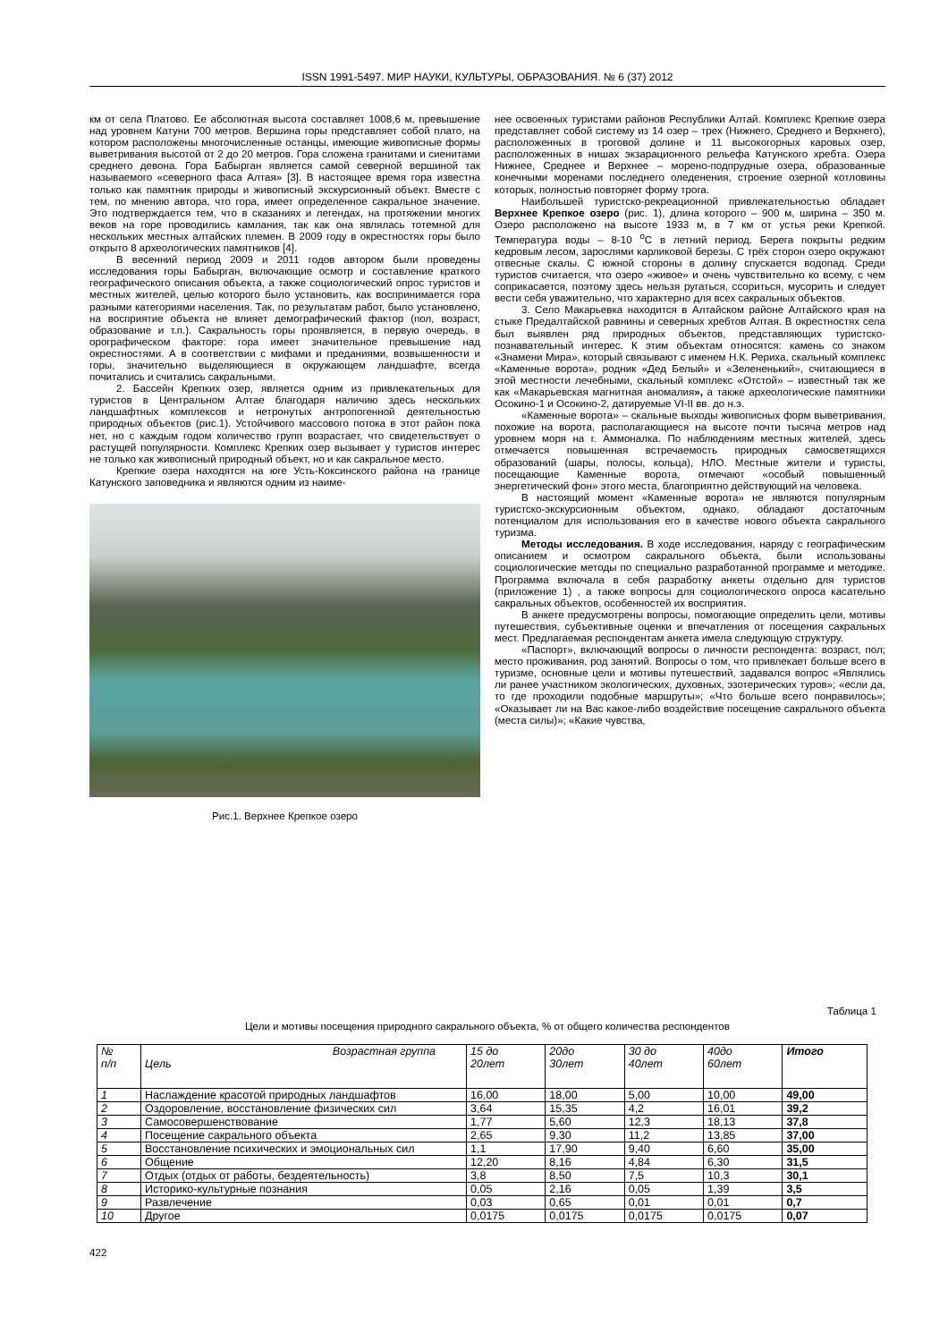ISSN 1991-5497. МИР НАУКИ, КУЛЬТУРЫ, ОБРАЗОВАНИЯ. № 6 (37) 2012
км от села Платово. Ее абсолютная высота составляет 1008,6 м, превышение над уровнем Катуни 700 метров. Вершина горы представляет собой плато, на котором расположены многочисленные останцы, имеющие живописные формы выветривания высотой от 2 до 20 метров. Гора сложена гранитами и сиенитами среднего девона. Гора Бабырган является самой северной вершиной так называемого «северного фаса Алтая» [3]. В настоящее время гора известна только как памятник природы и живописный экскурсионный объект. Вместе с тем, по мнению автора, что гора, имеет определенное сакральное значение. Это подтверждается тем, что в сказаниях и легендах, на протяжении многих веков на горе проводились камлания, так как она являлась тотемной для нескольких местных алтайских племен. В 2009 году в окрестностях горы было открыто 8 археологических памятников [4].
В весенний период 2009 и 2011 годов автором были проведены исследования горы Бабырган, включающие осмотр и составление краткого географического описания объекта, а также социологический опрос туристов и местных жителей, целью которого было установить, как воспринимается гора разными категориями населения. Так, по результатам работ, было установлено, на восприятие объекта не влияет демографический фактор (пол, возраст, образование и т.п.). Сакральность горы проявляется, в первую очередь, в орографическом факторе: гора имеет значительное превышение над окрестностями. А в соответствии с мифами и преданиями, возвышенности и горы, значительно выделяющиеся в окружающем ландшафте, всегда почитались и считались сакральными.
2. Бассейн Крепких озер, является одним из привлекательных для туристов в Центральном Алтае благодаря наличию здесь нескольких ландшафтных комплексов и нетронутых антропогенной деятельностью природных объектов (рис.1). Устойчивого массового потока в этот район пока нет, но с каждым годом количество групп возрастает, что свидетельствует о растущей популярности. Комплекс Крепких озер вызывает у туристов интерес не только как живописный природный объект, но и как сакральное место.
Крепкие озера находятся на юге Усть-Коксинского района на границе Катунского заповедника и являются одним из наиме-
Рис.1. Верхнее Крепкое озеро
нее освоенных туристами районов Республики Алтай. Комплекс Крепкие озера представляет собой систему из 14 озер – трех (Нижнего, Среднего и Верхнего), расположенных в троговой долине и 11 высокогорных каровых озер, расположенных в нишах экзарационного рельефа Катунского хребта. Озера Нижнее, Среднее и Верхнее – морено-подпрудные озера, образованные конечными моренами последнего оледенения, строение озерной котловины которых, полностью повторяет форму трога.
Наибольшей туристско-рекреационной привлекательностью обладает Верхнее Крепкое озеро (рис. 1), длина которого – 900 м, ширина – 350 м. Озеро расположено на высоте 1933 м, в 7 км от устья реки Крепкой. Температура воды – 8-10 <sup>о</sup>С в летний период. Берега покрыты редким кедровым лесом, зарослями карликовой березы. С трёх сторон озеро окружают отвесные скалы. С южной стороны в долину спускается водопад. Среди туристов считается, что озеро «живое» и очень чувствительно ко всему, с чем соприкасается, поэтому здесь нельзя ругаться, ссориться, мусорить и следует вести себя уважительно, что характерно для всех сакральных объектов.
3. Село Макарьевка находится в Алтайском районе Алтайского края на стыке Предалтайской равнины и северных хребтов Алтая. В окрестностях села был выявлен ряд природных объектов, представляющих туристско-познавательный интерес. К этим объектам относятся: камень со знаком «Знамени Мира», который связывают с именем Н.К. Рериха, скальный комплекс «Каменные ворота», родник «Дед Белый» и «Зелененький», считающиеся в этой местности лечебными, скальный комплекс «Отстой» – известный так же как «Макарьевская магнитная аномалия», а также археологические памятники Осокино-1 и Осокино-2, датируемые VI-II вв. до н.э.
«Каменные ворота» – скальные выходы живописных форм выветривания, похожие на ворота, располагающиеся на высоте почти тысяча метров над уровнем моря на г. Аммоналка. По наблюдениям местных жителей, здесь отмечается повышенная встречаемость природных самосветящихся образований (шары, полосы, кольца), НЛО. Местные жители и туристы, посещающие Каменные ворота, отмечают «особый повышенный энергетический фон» этого места, благоприятно действующий на человека.
В настоящий момент «Каменные ворота» не являются популярным туристско-экскурсионным объектом, однако, обладают достаточным потенциалом для использования его в качестве нового объекта сакрального туризма.
Методы исследования. В ходе исследования, наряду с географическим описанием и осмотром сакрального объекта, были использованы социологические методы по специально разработанной программе и методике. Программа включала в себя разработку анкеты отдельно для туристов (приложение 1) , а также вопросы для социологического опроса касательно сакральных объектов, особенностей их восприятия.
В анкете предусмотрены вопросы, помогающие определить цели, мотивы путешествия, субъективные оценки и впечатления от посещения сакральных мест. Предлагаемая респондентам анкета имела следующую структуру.
«Паспорт», включающий вопросы о личности респондента: возраст, пол; место проживания, род занятий. Вопросы о том, что привлекает больше всего в туризме, основные цели и мотивы путешествий, задавался вопрос «Являлись ли ранее участником экологических, духовных, эзотерических туров»; «если да, то где проходили подобные маршруты»; «Что больше всего понравилось»; «Оказывает ли на Вас какое-либо воздействие посещение сакрального объекта (места силы)»; «Какие чувства,
Таблица 1
Цели и мотивы посещения природного сакрального объекта, % от общего количества респондентов
| № п/п | Возрастная группа Цель | 15 до 20лет | 20до 30лет | 30 до 40лет | 40до 60лет | Итого |
| --- | --- | --- | --- | --- | --- | --- |
| 1 | Наслаждение красотой природных ландшафтов | 16,00 | 18,00 | 5,00 | 10,00 | 49,00 |
| 2 | Оздоровление, восстановление физических сил | 3,64 | 15,35 | 4,2 | 16,01 | 39,2 |
| 3 | Самосовершенствование | 1,77 | 5,60 | 12,3 | 18,13 | 37,8 |
| 4 | Посещение сакрального объекта | 2,65 | 9,30 | 11,2 | 13,85 | 37,00 |
| 5 | Восстановление психических и эмоциональных сил | 1,1 | 17,90 | 9,40 | 6,60 | 35,00 |
| 6 | Общение | 12,20 | 8,16 | 4,84 | 6,30 | 31,5 |
| 7 | Отдых (отдых от работы, бездеятельность) | 3,8 | 8,50 | 7,5 | 10,3 | 30,1 |
| 8 | Историко-культурные познания | 0,05 | 2,16 | 0,05 | 1,39 | 3,5 |
| 9 | Развлечение | 0,03 | 0,65 | 0,01 | 0,01 | 0,7 |
| 10 | Другое | 0,0175 | 0,0175 | 0,0175 | 0,0175 | 0,07 |
422